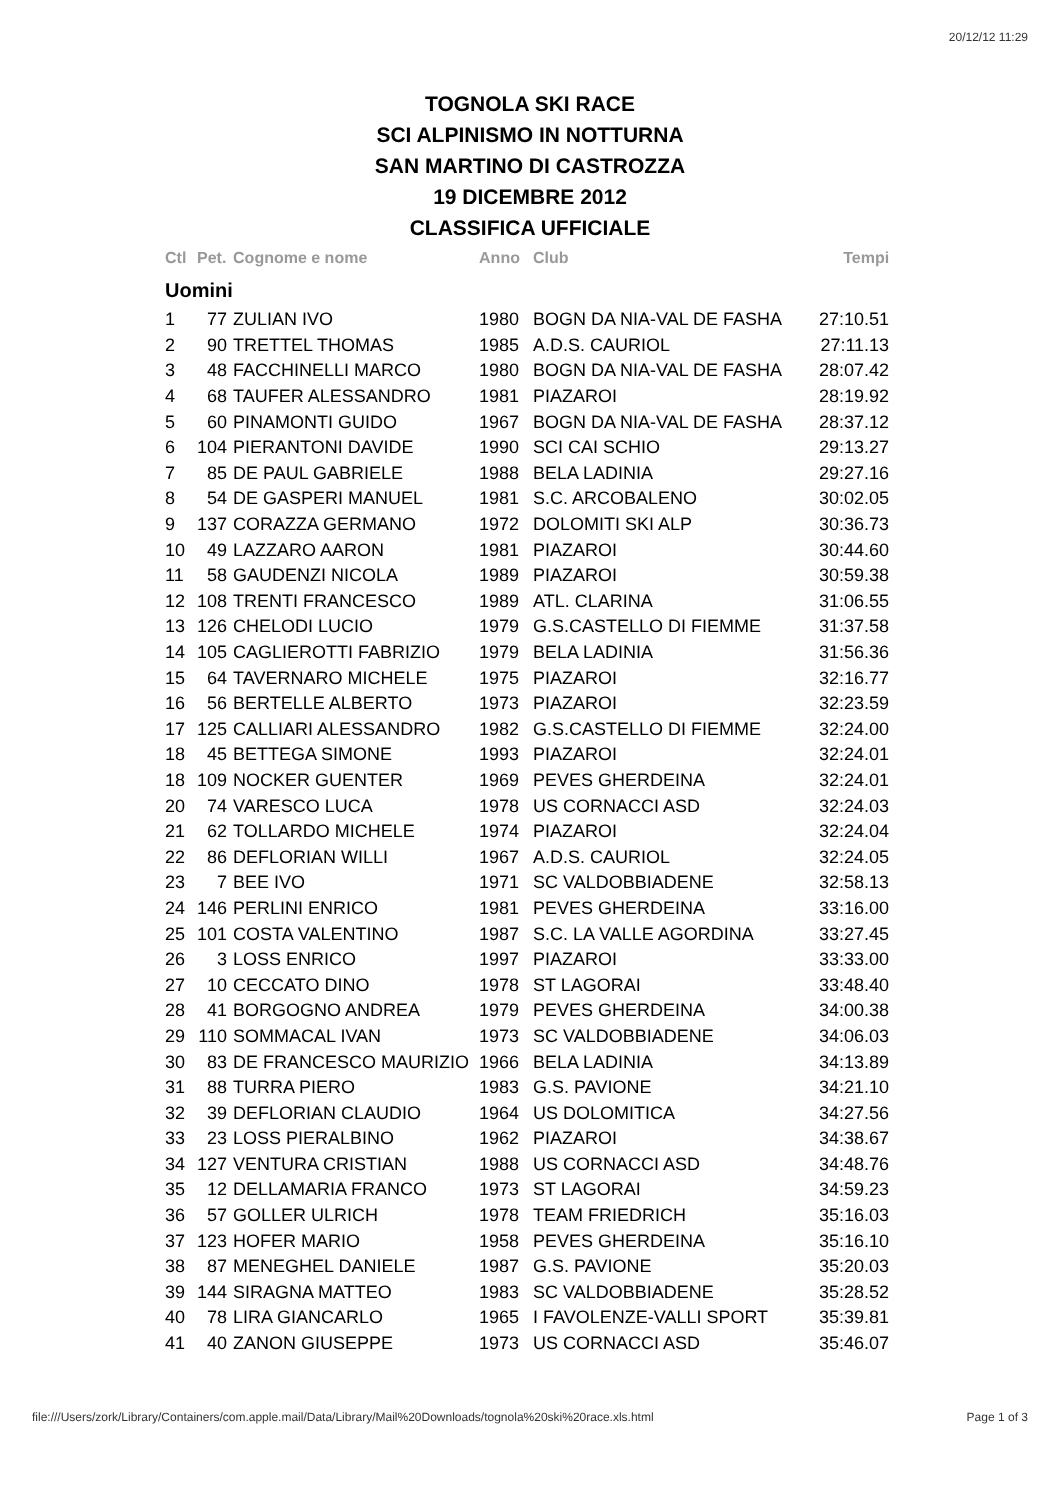20/12/12 11:29
TOGNOLA SKI RACE
SCI ALPINISMO IN NOTTURNA
SAN MARTINO DI CASTROZZA
19 DICEMBRE 2012
CLASSIFICA UFFICIALE
| Ctl | Pet. | Cognome e nome | Anno | Club | Tempi |
| --- | --- | --- | --- | --- | --- |
| Uomini | | | | | |
| 1 | 77 | ZULIAN IVO | 1980 | BOGN DA NIA-VAL DE FASHA | 27:10.51 |
| 2 | 90 | TRETTEL THOMAS | 1985 | A.D.S. CAURIOL | 27:11.13 |
| 3 | 48 | FACCHINELLI MARCO | 1980 | BOGN DA NIA-VAL DE FASHA | 28:07.42 |
| 4 | 68 | TAUFER ALESSANDRO | 1981 | PIAZAROI | 28:19.92 |
| 5 | 60 | PINAMONTI GUIDO | 1967 | BOGN DA NIA-VAL DE FASHA | 28:37.12 |
| 6 | 104 | PIERANTONI DAVIDE | 1990 | SCI CAI SCHIO | 29:13.27 |
| 7 | 85 | DE PAUL GABRIELE | 1988 | BELA LADINIA | 29:27.16 |
| 8 | 54 | DE GASPERI MANUEL | 1981 | S.C. ARCOBALENO | 30:02.05 |
| 9 | 137 | CORAZZA GERMANO | 1972 | DOLOMITI SKI ALP | 30:36.73 |
| 10 | 49 | LAZZARO AARON | 1981 | PIAZAROI | 30:44.60 |
| 11 | 58 | GAUDENZI NICOLA | 1989 | PIAZAROI | 30:59.38 |
| 12 | 108 | TRENTI FRANCESCO | 1989 | ATL. CLARINA | 31:06.55 |
| 13 | 126 | CHELODI LUCIO | 1979 | G.S.CASTELLO DI FIEMME | 31:37.58 |
| 14 | 105 | CAGLIEROTTI FABRIZIO | 1979 | BELA LADINIA | 31:56.36 |
| 15 | 64 | TAVERNARO MICHELE | 1975 | PIAZAROI | 32:16.77 |
| 16 | 56 | BERTELLE ALBERTO | 1973 | PIAZAROI | 32:23.59 |
| 17 | 125 | CALLIARI ALESSANDRO | 1982 | G.S.CASTELLO DI FIEMME | 32:24.00 |
| 18 | 45 | BETTEGA SIMONE | 1993 | PIAZAROI | 32:24.01 |
| 18 | 109 | NOCKER GUENTER | 1969 | PEVES GHERDEINA | 32:24.01 |
| 20 | 74 | VARESCO LUCA | 1978 | US CORNACCI ASD | 32:24.03 |
| 21 | 62 | TOLLARDO MICHELE | 1974 | PIAZAROI | 32:24.04 |
| 22 | 86 | DEFLORIAN WILLI | 1967 | A.D.S. CAURIOL | 32:24.05 |
| 23 | 7 | BEE IVO | 1971 | SC VALDOBBIADENE | 32:58.13 |
| 24 | 146 | PERLINI ENRICO | 1981 | PEVES GHERDEINA | 33:16.00 |
| 25 | 101 | COSTA VALENTINO | 1987 | S.C. LA VALLE AGORDINA | 33:27.45 |
| 26 | 3 | LOSS ENRICO | 1997 | PIAZAROI | 33:33.00 |
| 27 | 10 | CECCATO DINO | 1978 | ST LAGORAI | 33:48.40 |
| 28 | 41 | BORGOGNO ANDREA | 1979 | PEVES GHERDEINA | 34:00.38 |
| 29 | 110 | SOMMACAL IVAN | 1973 | SC VALDOBBIADENE | 34:06.03 |
| 30 | 83 | DE FRANCESCO MAURIZIO | 1966 | BELA LADINIA | 34:13.89 |
| 31 | 88 | TURRA PIERO | 1983 | G.S. PAVIONE | 34:21.10 |
| 32 | 39 | DEFLORIAN CLAUDIO | 1964 | US DOLOMITICA | 34:27.56 |
| 33 | 23 | LOSS PIERALBINO | 1962 | PIAZAROI | 34:38.67 |
| 34 | 127 | VENTURA CRISTIAN | 1988 | US CORNACCI ASD | 34:48.76 |
| 35 | 12 | DELLAMARIA FRANCO | 1973 | ST LAGORAI | 34:59.23 |
| 36 | 57 | GOLLER ULRICH | 1978 | TEAM FRIEDRICH | 35:16.03 |
| 37 | 123 | HOFER MARIO | 1958 | PEVES GHERDEINA | 35:16.10 |
| 38 | 87 | MENEGHEL DANIELE | 1987 | G.S. PAVIONE | 35:20.03 |
| 39 | 144 | SIRAGNA MATTEO | 1983 | SC VALDOBBIADENE | 35:28.52 |
| 40 | 78 | LIRA GIANCARLO | 1965 | I FAVOLENZE-VALLI SPORT | 35:39.81 |
| 41 | 40 | ZANON GIUSEPPE | 1973 | US CORNACCI ASD | 35:46.07 |
file:///Users/zork/Library/Containers/com.apple.mail/Data/Library/Mail%20Downloads/tognola%20ski%20race.xls.html Page 1 of 3